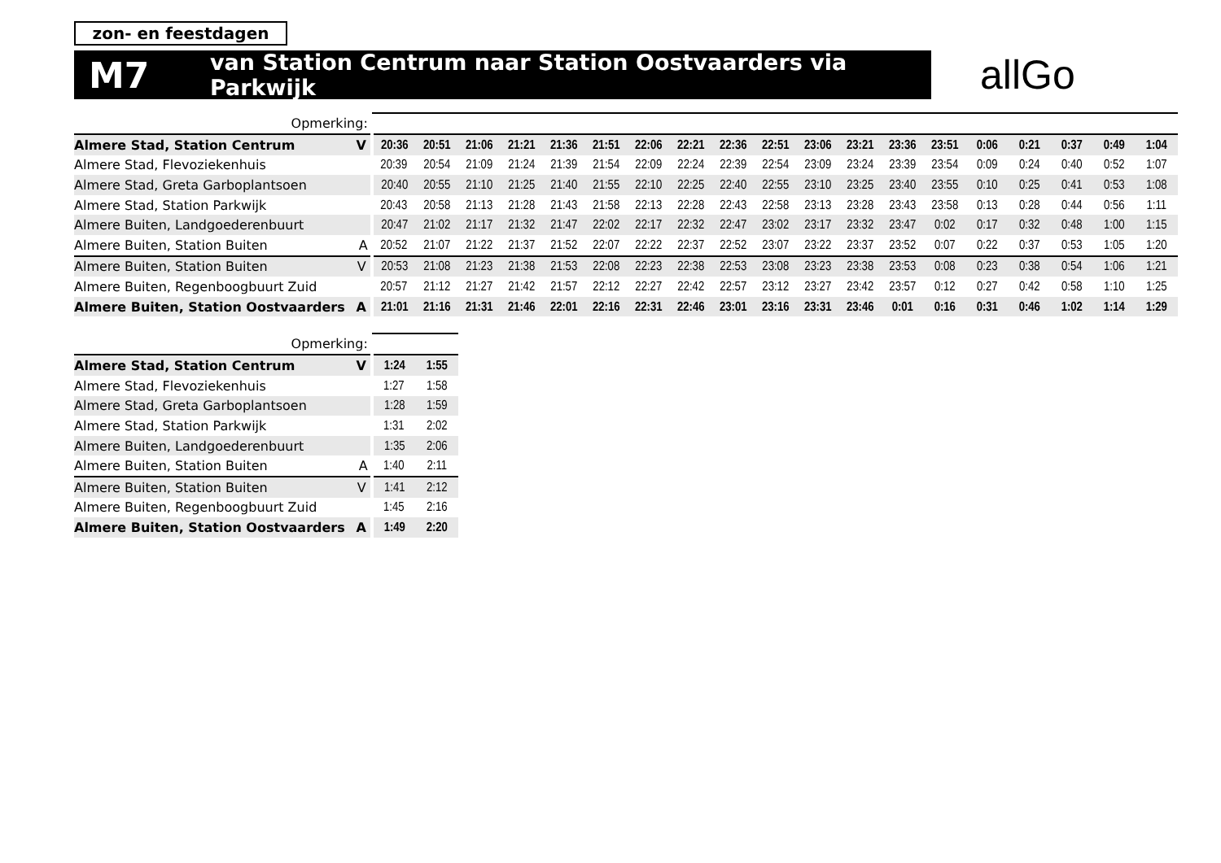zon- en feestdagen
M7 van Station Centrum naar Station Oostvaarders via Parkwijk
allGo
| Opmerking: | | | | | | | | | | | | | | | | | | | | |
| Almere Stad, Station Centrum | V | 20:36 | 20:51 | 21:06 | 21:21 | 21:36 | 21:51 | 22:06 | 22:21 | 22:36 | 22:51 | 23:06 | 23:21 | 23:36 | 23:51 | 0:06 | 0:21 | 0:37 | 0:49 | 1:04 |
| Almere Stad, Flevoziekenhuis | | 20:39 | 20:54 | 21:09 | 21:24 | 21:39 | 21:54 | 22:09 | 22:24 | 22:39 | 22:54 | 23:09 | 23:24 | 23:39 | 23:54 | 0:09 | 0:24 | 0:40 | 0:52 | 1:07 |
| Almere Stad, Greta Garboplantsoen | | 20:40 | 20:55 | 21:10 | 21:25 | 21:40 | 21:55 | 22:10 | 22:25 | 22:40 | 22:55 | 23:10 | 23:25 | 23:40 | 23:55 | 0:10 | 0:25 | 0:41 | 0:53 | 1:08 |
| Almere Stad, Station Parkwijk | | 20:43 | 20:58 | 21:13 | 21:28 | 21:43 | 21:58 | 22:13 | 22:28 | 22:43 | 22:58 | 23:13 | 23:28 | 23:43 | 23:58 | 0:13 | 0:28 | 0:44 | 0:56 | 1:11 |
| Almere Buiten, Landgoederenbuurt | | 20:47 | 21:02 | 21:17 | 21:32 | 21:47 | 22:02 | 22:17 | 22:32 | 22:47 | 23:02 | 23:17 | 23:32 | 23:47 | 0:02 | 0:17 | 0:32 | 0:48 | 1:00 | 1:15 |
| Almere Buiten, Station Buiten | A | 20:52 | 21:07 | 21:22 | 21:37 | 21:52 | 22:07 | 22:22 | 22:37 | 22:52 | 23:07 | 23:22 | 23:37 | 23:52 | 0:07 | 0:22 | 0:37 | 0:53 | 1:05 | 1:20 |
| Almere Buiten, Station Buiten | V | 20:53 | 21:08 | 21:23 | 21:38 | 21:53 | 22:08 | 22:23 | 22:38 | 22:53 | 23:08 | 23:23 | 23:38 | 23:53 | 0:08 | 0:23 | 0:38 | 0:54 | 1:06 | 1:21 |
| Almere Buiten, Regenboogbuurt Zuid | | 20:57 | 21:12 | 21:27 | 21:42 | 21:57 | 22:12 | 22:27 | 22:42 | 22:57 | 23:12 | 23:27 | 23:42 | 23:57 | 0:12 | 0:27 | 0:42 | 0:58 | 1:10 | 1:25 |
| Almere Buiten, Station Oostvaarders | A | 21:01 | 21:16 | 21:31 | 21:46 | 22:01 | 22:16 | 22:31 | 22:46 | 23:01 | 23:16 | 23:31 | 23:46 | 0:01 | 0:16 | 0:31 | 0:46 | 1:02 | 1:14 | 1:29 |
| Opmerking: | | | |
| Almere Stad, Station Centrum | V | 1:24 | 1:55 |
| Almere Stad, Flevoziekenhuis | | 1:27 | 1:58 |
| Almere Stad, Greta Garboplantsoen | | 1:28 | 1:59 |
| Almere Stad, Station Parkwijk | | 1:31 | 2:02 |
| Almere Buiten, Landgoederenbuurt | | 1:35 | 2:06 |
| Almere Buiten, Station Buiten | A | 1:40 | 2:11 |
| Almere Buiten, Station Buiten | V | 1:41 | 2:12 |
| Almere Buiten, Regenboogbuurt Zuid | | 1:45 | 2:16 |
| Almere Buiten, Station Oostvaarders | A | 1:49 | 2:20 |